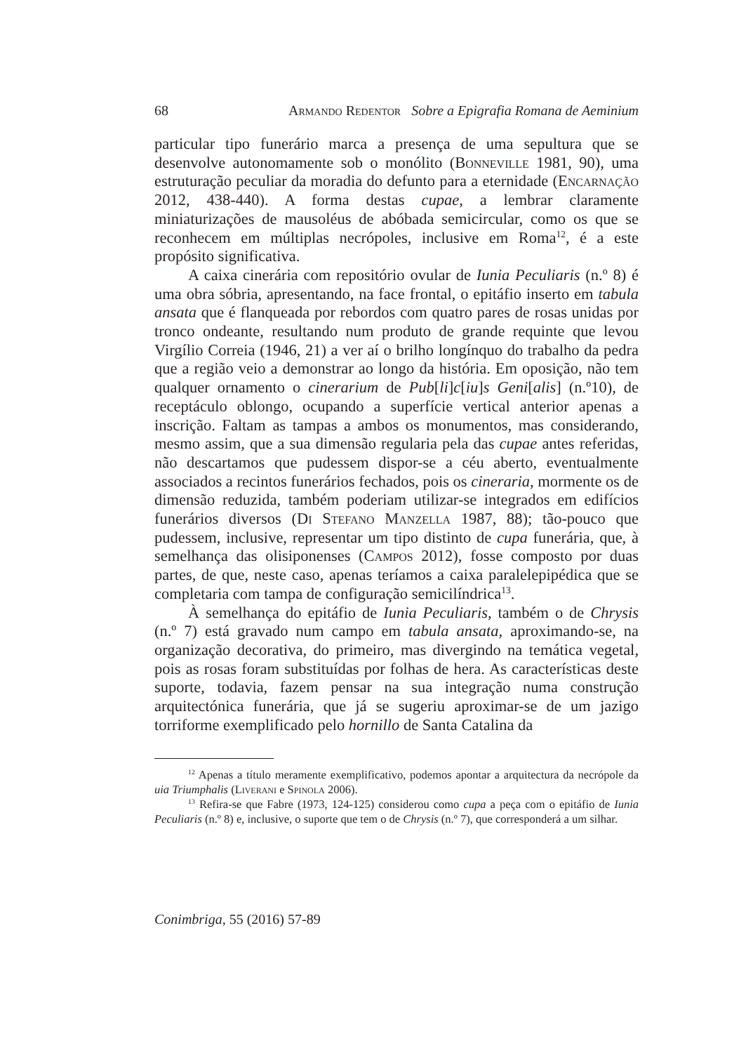68 Armando Redentor Sobre a Epigrafia Romana de Aeminium
particular tipo funerário marca a presença de uma sepultura que se desenvolve autonomamente sob o monólito (Bonneville 1981, 90), uma estruturação peculiar da moradia do defunto para a eternidade (Encarnação 2012, 438-440). A forma destas cupae, a lembrar claramente miniaturizações de mausoléus de abóbada semicircular, como os que se reconhecem em múltiplas necrópoles, inclusive em Roma<sup>12</sup>, é a este propósito significativa.
A caixa cinerária com repositório ovular de Iunia Peculiaris (n.º 8) é uma obra sóbria, apresentando, na face frontal, o epitáfio inserto em tabula ansata que é flanqueada por rebordos com quatro pares de rosas unidas por tronco ondeante, resultando num produto de grande requinte que levou Virgílio Correia (1946, 21) a ver aí o brilho longínquo do trabalho da pedra que a região veio a demonstrar ao longo da história. Em oposição, não tem qualquer ornamento o cinerarium de Pub[li]c[iu]s Geni[alis] (n.º10), de receptáculo oblongo, ocupando a superfície vertical anterior apenas a inscrição. Faltam as tampas a ambos os monumentos, mas considerando, mesmo assim, que a sua dimensão regularia pela das cupae antes referidas, não descartamos que pudessem dispor-se a céu aberto, eventualmente associados a recintos funerários fechados, pois os cineraria, mormente os de dimensão reduzida, também poderiam utilizar-se integrados em edifícios funerários diversos (Di Stefano Manzella 1987, 88); tão-pouco que pudessem, inclusive, representar um tipo distinto de cupa funerária, que, à semelhança das olisiponenses (Campos 2012), fosse composto por duas partes, de que, neste caso, apenas teríamos a caixa paralelepipédica que se completaria com tampa de configuração semicilíndrica<sup>13</sup>.
À semelhança do epitáfio de Iunia Peculiaris, também o de Chrysis (n.º 7) está gravado num campo em tabula ansata, aproximando-se, na organização decorativa, do primeiro, mas divergindo na temática vegetal, pois as rosas foram substituídas por folhas de hera. As características deste suporte, todavia, fazem pensar na sua integração numa construção arquitectónica funerária, que já se sugeriu aproximar-se de um jazigo torriforme exemplificado pelo hornillo de Santa Catalina da
<sup>12</sup> Apenas a título meramente exemplificativo, podemos apontar a arquitectura da necrópole da uia Triumphalis (Liverani e Spinola 2006).
<sup>13</sup> Refira-se que Fabre (1973, 124-125) considerou como cupa a peça com o epitáfio de Iunia Peculiaris (n.º 8) e, inclusive, o suporte que tem o de Chrysis (n.º 7), que corresponderá a um silhar.
Conimbriga, 55 (2016) 57-89